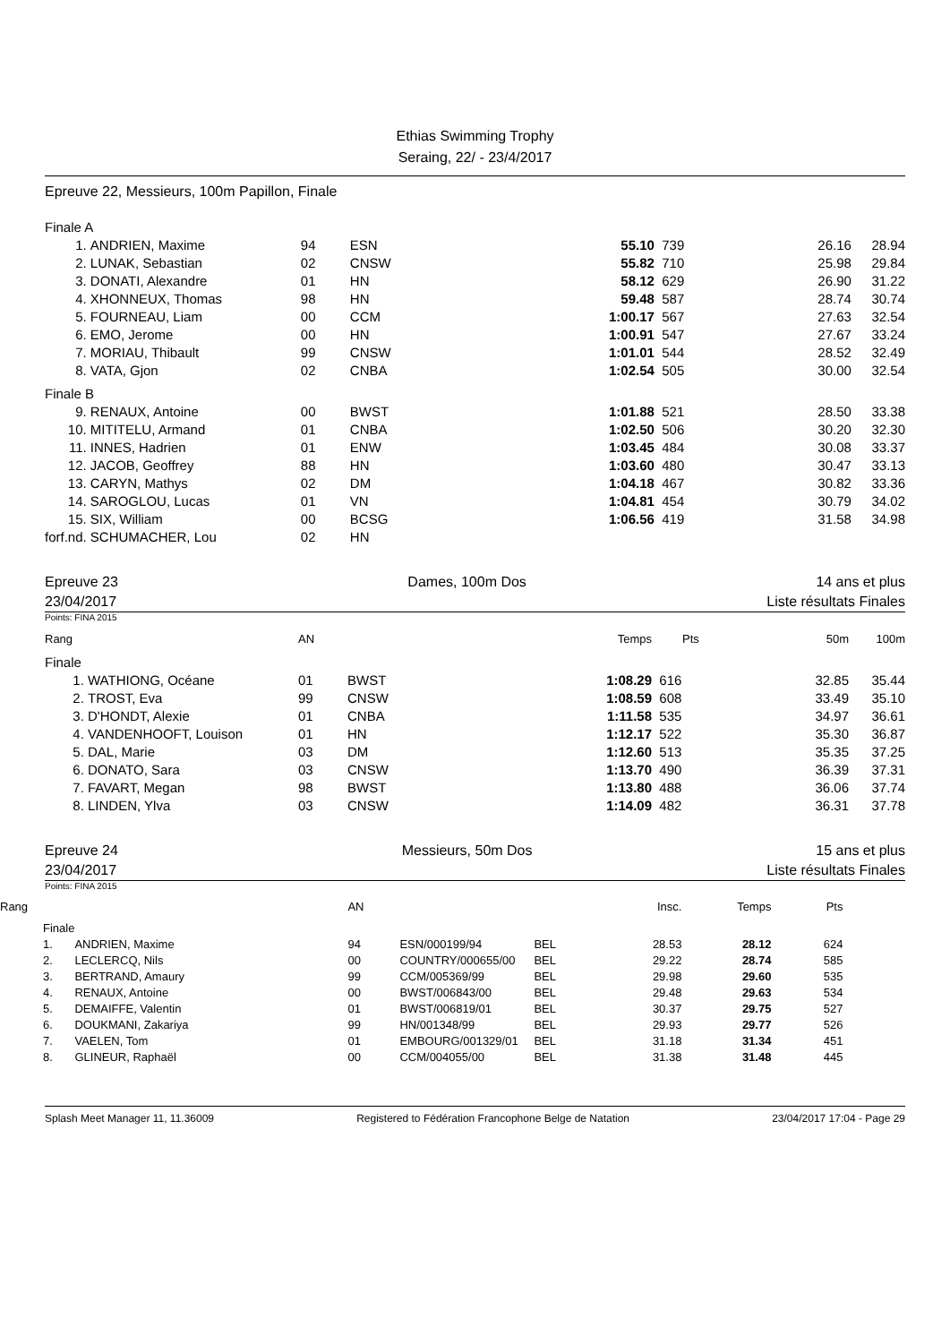Ethias Swimming Trophy
Seraing, 22/ - 23/4/2017
Epreuve 22, Messieurs, 100m Papillon, Finale
| Finale A | | | | | | | |
| 1. | ANDRIEN, Maxime | 94 | ESN | 55.10 | 739 | 26.16 | 28.94 |
| 2. | LUNAK, Sebastian | 02 | CNSW | 55.82 | 710 | 25.98 | 29.84 |
| 3. | DONATI, Alexandre | 01 | HN | 58.12 | 629 | 26.90 | 31.22 |
| 4. | XHONNEUX, Thomas | 98 | HN | 59.48 | 587 | 28.74 | 30.74 |
| 5. | FOURNEAU, Liam | 00 | CCM | 1:00.17 | 567 | 27.63 | 32.54 |
| 6. | EMO, Jerome | 00 | HN | 1:00.91 | 547 | 27.67 | 33.24 |
| 7. | MORIAU, Thibault | 99 | CNSW | 1:01.01 | 544 | 28.52 | 32.49 |
| 8. | VATA, Gjon | 02 | CNBA | 1:02.54 | 505 | 30.00 | 32.54 |
| Finale B | | | | | | | |
| 9. | RENAUX, Antoine | 00 | BWST | 1:01.88 | 521 | 28.50 | 33.38 |
| 10. | MITITELU, Armand | 01 | CNBA | 1:02.50 | 506 | 30.20 | 32.30 |
| 11. | INNES, Hadrien | 01 | ENW | 1:03.45 | 484 | 30.08 | 33.37 |
| 12. | JACOB, Geoffrey | 88 | HN | 1:03.60 | 480 | 30.47 | 33.13 |
| 13. | CARYN, Mathys | 02 | DM | 1:04.18 | 467 | 30.82 | 33.36 |
| 14. | SAROGLOU, Lucas | 01 | VN | 1:04.81 | 454 | 30.79 | 34.02 |
| 15. | SIX, William | 00 | BCSG | 1:06.56 | 419 | 31.58 | 34.98 |
| forf.nd. | SCHUMACHER, Lou | 02 | HN | | | | |
Epreuve 23 Dames, 100m Dos 14 ans et plus
23/04/2017 Liste résultats Finales
Points: FINA 2015
| Rang | | AN | | Temps | Pts | 50m | 100m |
| --- | --- | --- | --- | --- | --- | --- | --- |
| Finale | | | | | | | |
| 1. | WATHIONG, Océane | 01 | BWST | 1:08.29 | 616 | 32.85 | 35.44 |
| 2. | TROST, Eva | 99 | CNSW | 1:08.59 | 608 | 33.49 | 35.10 |
| 3. | D'HONDT, Alexie | 01 | CNBA | 1:11.58 | 535 | 34.97 | 36.61 |
| 4. | VANDENHOOFT, Louison | 01 | HN | 1:12.17 | 522 | 35.30 | 36.87 |
| 5. | DAL, Marie | 03 | DM | 1:12.60 | 513 | 35.35 | 37.25 |
| 6. | DONATO, Sara | 03 | CNSW | 1:13.70 | 490 | 36.39 | 37.31 |
| 7. | FAVART, Megan | 98 | BWST | 1:13.80 | 488 | 36.06 | 37.74 |
| 8. | LINDEN, Ylva | 03 | CNSW | 1:14.09 | 482 | 36.31 | 37.78 |
Epreuve 24 Messieurs, 50m Dos 15 ans et plus
23/04/2017 Liste résultats Finales
Points: FINA 2015
| Rang | | AN | | | Insc. | Temps | Pts | |
| --- | --- | --- | --- | --- | --- | --- | --- | --- |
| Finale | | | | | | | | |
| 1. | ANDRIEN, Maxime | 94 | ESN/000199/94 | BEL | 28.53 | 28.12 | 624 | |
| 2. | LECLERCQ, Nils | 00 | COUNTRY/000655/00 | BEL | 29.22 | 28.74 | 585 | |
| 3. | BERTRAND, Amaury | 99 | CCM/005369/99 | BEL | 29.98 | 29.60 | 535 | |
| 4. | RENAUX, Antoine | 00 | BWST/006843/00 | BEL | 29.48 | 29.63 | 534 | |
| 5. | DEMAIFFE, Valentin | 01 | BWST/006819/01 | BEL | 30.37 | 29.75 | 527 | |
| 6. | DOUKMANI, Zakariya | 99 | HN/001348/99 | BEL | 29.93 | 29.77 | 526 | |
| 7. | VAELEN, Tom | 01 | EMBOURG/001329/01 | BEL | 31.18 | 31.34 | 451 | |
| 8. | GLINEUR, Raphaël | 00 | CCM/004055/00 | BEL | 31.38 | 31.48 | 445 | |
Splash Meet Manager 11, 11.36009 Registered to Fédération Francophone Belge de Natation 23/04/2017 17:04 - Page 29